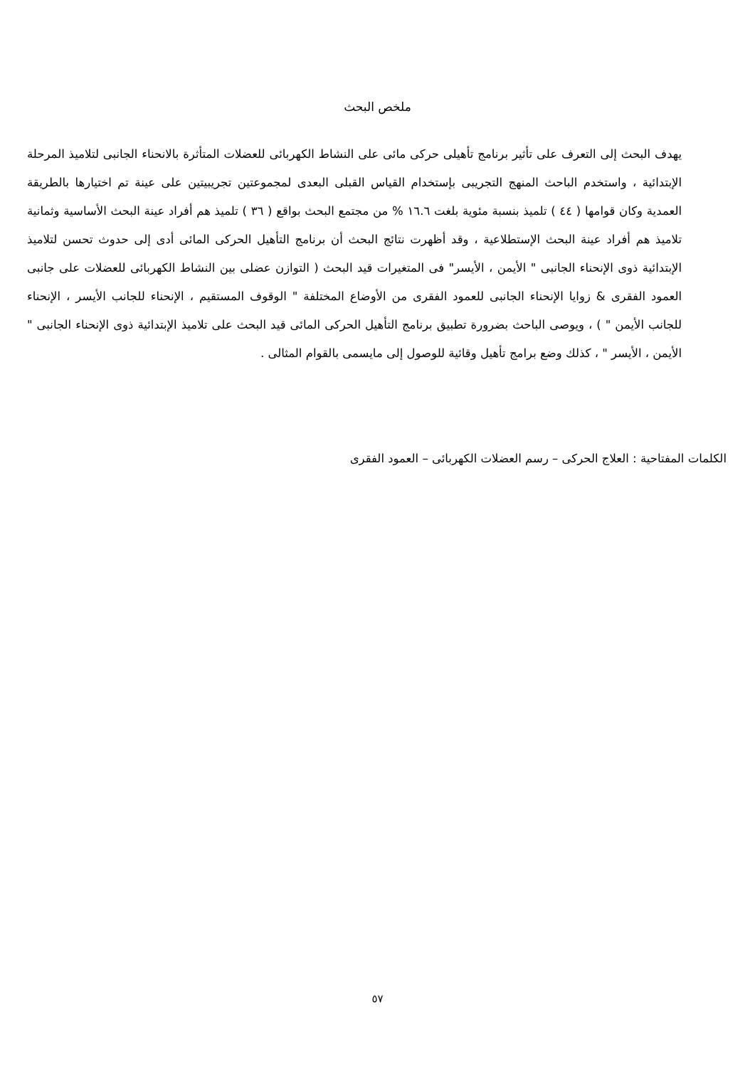ملخص البحث
يهدف البحث إلى التعرف على تأثير برنامج تأهيلى حركى مائى على النشاط الكهربائى للعضلات المتأثرة بالانحناء الجانبى لتلاميذ المرحلة الإبتدائية ، واستخدم الباحث المنهج التجريبى بإستخدام القياس القبلى البعدى لمجموعتين تجريبيتين على عينة تم اختيارها بالطريقة العمدية وكان قوامها ( ٤٤ ) تلميذ بنسبة مئوية بلغت ١٦.٦ % من مجتمع البحث بواقع ( ٣٦ ) تلميذ هم أفراد عينة البحث الأساسية وثمانية تلاميذ هم أفراد عينة البحث الإستطلاعية ، وقد أظهرت نتائج البحث أن برنامج التأهيل الحركى المائى أدى إلى حدوث تحسن لتلاميذ الإبتدائية ذوى الإنحناء الجانبى " الأيمن ، الأيسر" فى المتغيرات قيد البحث ( التوازن عضلى بين النشاط الكهربائى للعضلات على جانبى العمود الفقرى & زوايا الإنحناء الجانبى للعمود الفقرى من الأوضاع المختلفة " الوقوف المستقيم ، الإنحناء للجانب الأيسر ، الإنحناء للجانب الأيمن " ) ، ويوصى الباحث بضرورة تطبيق برنامج التأهيل الحركى المائى قيد البحث على تلاميذ الإبتدائية ذوى الإنحناء الجانبى " الأيمن ، الأيسر " ، كذلك وضع برامج تأهيل وقائية للوصول إلى مايسمى بالقوام المثالى .
الكلمات المفتاحية : العلاج الحركى – رسم العضلات الكهربائى – العمود الفقرى
٥٧